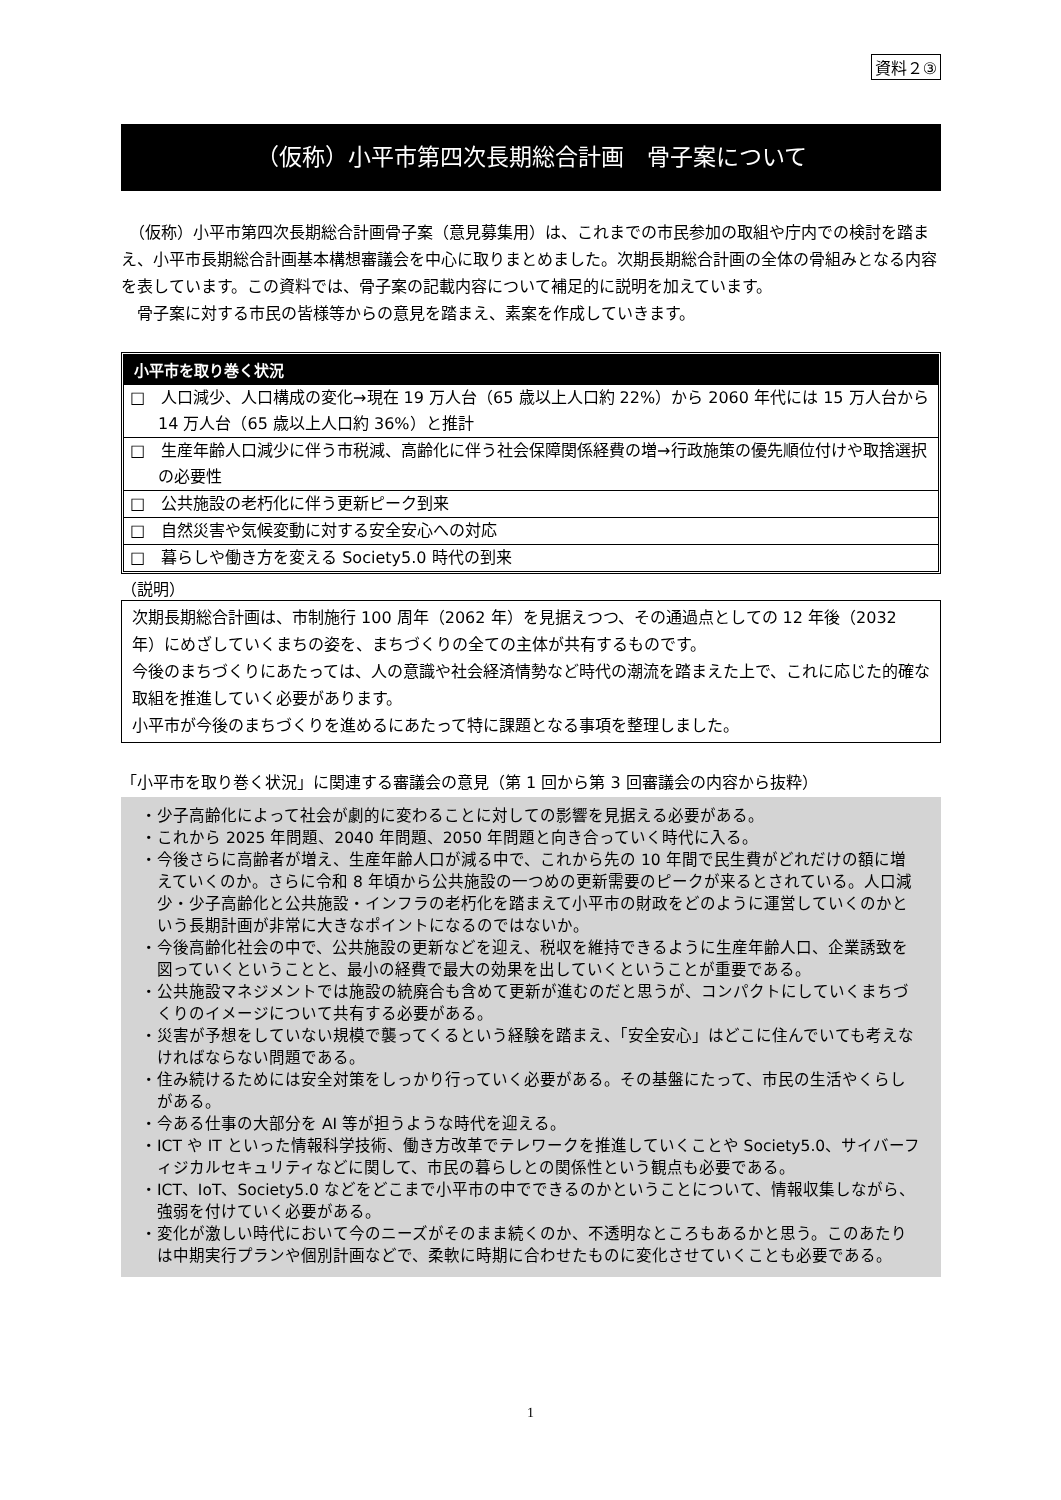資料２③
（仮称）小平市第四次長期総合計画　骨子案について
　（仮称）小平市第四次長期総合計画骨子案（意見募集用）は、これまでの市民参加の取組や庁内での検討を踏まえ、小平市長期総合計画基本構想審議会を中心に取りまとめました。次期長期総合計画の全体の骨組みとなる内容を表しています。この資料では、骨子案の記載内容について補足的に説明を加えています。
　骨子案に対する市民の皆様等からの意見を踏まえ、素案を作成していきます。
小平市を取り巻く状況
□　人口減少、人口構成の変化→現在 19 万人台（65 歳以上人口約 22%）から 2060 年代には 15 万人台から 14 万人台（65 歳以上人口約 36%）と推計
□　生産年齢人口減少に伴う市税減、高齢化に伴う社会保障関係経費の増→行政施策の優先順位付けや取捨選択の必要性
□　公共施設の老朽化に伴う更新ピーク到来
□　自然災害や気候変動に対する安全安心への対応
□　暮らしや働き方を変える Society5.0 時代の到来
（説明）
次期長期総合計画は、市制施行 100 周年（2062 年）を見据えつつ、その通過点としての 12 年後（2032 年）にめざしていくまちの姿を、まちづくりの全ての主体が共有するものです。
今後のまちづくりにあたっては、人の意識や社会経済情勢など時代の潮流を踏まえた上で、これに応じた的確な取組を推進していく必要があります。
小平市が今後のまちづくりを進めるにあたって特に課題となる事項を整理しました。
「小平市を取り巻く状況」に関連する審議会の意見（第 1 回から第 3 回審議会の内容から抜粋）
・少子高齢化によって社会が劇的に変わることに対しての影響を見据える必要がある。
・これから 2025 年問題、2040 年問題、2050 年問題と向き合っていく時代に入る。
・今後さらに高齢者が増え、生産年齢人口が減る中で、これから先の 10 年間で民生費がどれだけの額に増えていくのか。さらに令和 8 年頃から公共施設の一つめの更新需要のピークが来るとされている。人口減少・少子高齢化と公共施設・インフラの老朽化を踏まえて小平市の財政をどのように運営していくのかという長期計画が非常に大きなポイントになるのではないか。
・今後高齢化社会の中で、公共施設の更新などを迎え、税収を維持できるように生産年齢人口、企業誘致を図っていくということと、最小の経費で最大の効果を出していくということが重要である。
・公共施設マネジメントでは施設の統廃合も含めて更新が進むのだと思うが、コンパクトにしていくまちづくりのイメージについて共有する必要がある。
・災害が予想をしていない規模で襲ってくるという経験を踏まえ、「安全安心」はどこに住んでいても考えなければならない問題である。
・住み続けるためには安全対策をしっかり行っていく必要がある。その基盤にたって、市民の生活やくらしがある。
・今ある仕事の大部分を AI 等が担うような時代を迎える。
・ICT や IT といった情報科学技術、働き方改革でテレワークを推進していくことや Society5.0、サイバーフィジカルセキュリティなどに関して、市民の暮らしとの関係性という観点も必要である。
・ICT、IoT、Society5.0 などをどこまで小平市の中でできるのかということについて、情報収集しながら、強弱を付けていく必要がある。
・変化が激しい時代において今のニーズがそのまま続くのか、不透明なところもあるかと思う。このあたりは中期実行プランや個別計画などで、柔軟に時期に合わせたものに変化させていくことも必要である。
1